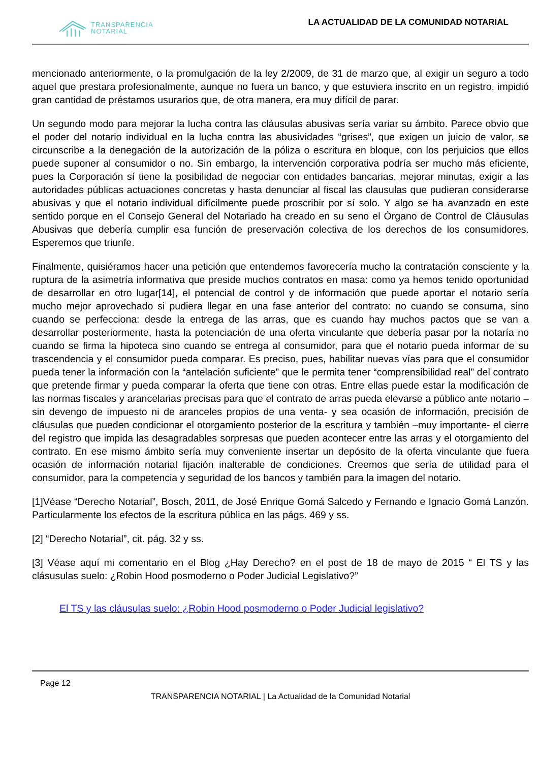TRANSPARENCIA
NOTARIAL
LA ACTUALIDAD DE LA COMUNIDAD NOTARIAL
mencionado anteriormente, o la promulgación de la ley 2/2009, de 31 de marzo que, al exigir un seguro a todo aquel que prestara profesionalmente, aunque no fuera un banco, y que estuviera inscrito en un registro, impidió gran cantidad de préstamos usurarios que, de otra manera, era muy difícil de parar.
Un segundo modo para mejorar la lucha contra las cláusulas abusivas sería variar su ámbito. Parece obvio que el poder del notario individual en la lucha contra las abusividades “grises”, que exigen un juicio de valor, se circunscribe a la denegación de la autorización de la póliza o escritura en bloque, con los perjuicios que ellos puede suponer al consumidor o no. Sin embargo, la intervención corporativa podría ser mucho más eficiente, pues la Corporación sí tiene la posibilidad de negociar con entidades bancarias, mejorar minutas, exigir a las autoridades públicas actuaciones concretas y hasta denunciar al fiscal las clausulas que pudieran considerarse abusivas y que el notario individual difícilmente puede proscribir por sí solo. Y algo se ha avanzado en este sentido porque en el Consejo General del Notariado ha creado en su seno el Órgano de Control de Cláusulas Abusivas que debería cumplir esa función de preservación colectiva de los derechos de los consumidores. Esperemos que triunfe.
Finalmente, quisiéramos hacer una petición que entendemos favorecería mucho la contratación consciente y la ruptura de la asimetría informativa que preside muchos contratos en masa: como ya hemos tenido oportunidad de desarrollar en otro lugar[14], el potencial de control y de información que puede aportar el notario sería mucho mejor aprovechado si pudiera llegar en una fase anterior del contrato: no cuando se consuma, sino cuando se perfecciona: desde la entrega de las arras, que es cuando hay muchos pactos que se van a desarrollar posteriormente, hasta la potenciación de una oferta vinculante que debería pasar por la notaría no cuando se firma la hipoteca sino cuando se entrega al consumidor, para que el notario pueda informar de su trascendencia y el consumidor pueda comparar. Es preciso, pues, habilitar nuevas vías para que el consumidor pueda tener la información con la “antelación suficiente” que le permita tener “comprensibilidad real” del contrato que pretende firmar y pueda comparar la oferta que tiene con otras. Entre ellas puede estar la modificación de las normas fiscales y arancelarias precisas para que el contrato de arras pueda elevarse a público ante notario –sin devengo de impuesto ni de aranceles propios de una venta- y sea ocasión de información, precisión de cláusulas que pueden condicionar el otorgamiento posterior de la escritura y también –muy importante- el cierre del registro que impida las desagradables sorpresas que pueden acontecer entre las arras y el otorgamiento del contrato. En ese mismo ámbito sería muy conveniente insertar un depósito de la oferta vinculante que fuera ocasión de información notarial fijación inalterable de condiciones. Creemos que sería de utilidad para el consumidor, para la competencia y seguridad de los bancos y también para la imagen del notario.
[1]Véase “Derecho Notarial”, Bosch, 2011, de José Enrique Gomá Salcedo y Fernando e Ignacio Gomá Lanzón. Particularmente los efectos de la escritura pública en las págs. 469 y ss.
[2] “Derecho Notarial”, cit. pág. 32 y ss.
[3] Véase aquí mi comentario en el Blog ¿Hay Derecho? en el post de 18 de mayo de 2015 “ El TS y las clásusulas suelo: ¿Robin Hood posmoderno o Poder Judicial Legislativo?”
El TS y las cláusulas suelo: ¿Robin Hood posmoderno o Poder Judicial legislativo?
Page 12
TRANSPARENCIA NOTARIAL | La Actualidad de la Comunidad Notarial